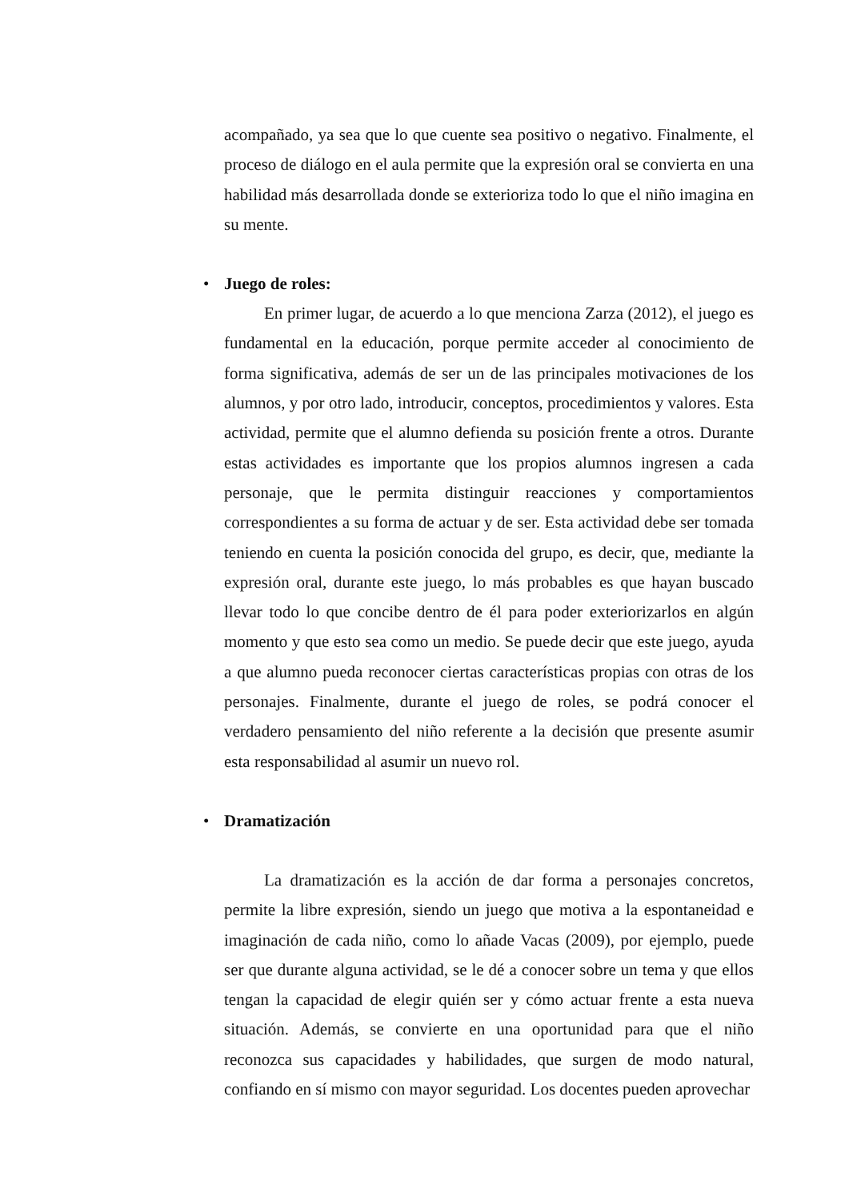acompañado, ya sea que lo que cuente sea positivo o negativo. Finalmente, el proceso de diálogo en el aula permite que la expresión oral se convierta en una habilidad más desarrollada donde se exterioriza todo lo que el niño imagina en su mente.
• Juego de roles:
En primer lugar, de acuerdo a lo que menciona Zarza (2012), el juego es fundamental en la educación, porque permite acceder al conocimiento de forma significativa, además de ser un de las principales motivaciones de los alumnos, y por otro lado, introducir, conceptos, procedimientos y valores. Esta actividad, permite que el alumno defienda su posición frente a otros. Durante estas actividades es importante que los propios alumnos ingresen a cada personaje, que le permita distinguir reacciones y comportamientos correspondientes a su forma de actuar y de ser. Esta actividad debe ser tomada teniendo en cuenta la posición conocida del grupo, es decir, que, mediante la expresión oral, durante este juego, lo más probables es que hayan buscado llevar todo lo que concibe dentro de él para poder exteriorizarlos en algún momento y que esto sea como un medio. Se puede decir que este juego, ayuda a que alumno pueda reconocer ciertas características propias con otras de los personajes. Finalmente, durante el juego de roles, se podrá conocer el verdadero pensamiento del niño referente a la decisión que presente asumir esta responsabilidad al asumir un nuevo rol.
• Dramatización
La dramatización es la acción de dar forma a personajes concretos, permite la libre expresión, siendo un juego que motiva a la espontaneidad e imaginación de cada niño, como lo añade Vacas (2009), por ejemplo, puede ser que durante alguna actividad, se le dé a conocer sobre un tema y que ellos tengan la capacidad de elegir quién ser y cómo actuar frente a esta nueva situación. Además, se convierte en una oportunidad para que el niño reconozca sus capacidades y habilidades, que surgen de modo natural, confiando en sí mismo con mayor seguridad. Los docentes pueden aprovechar